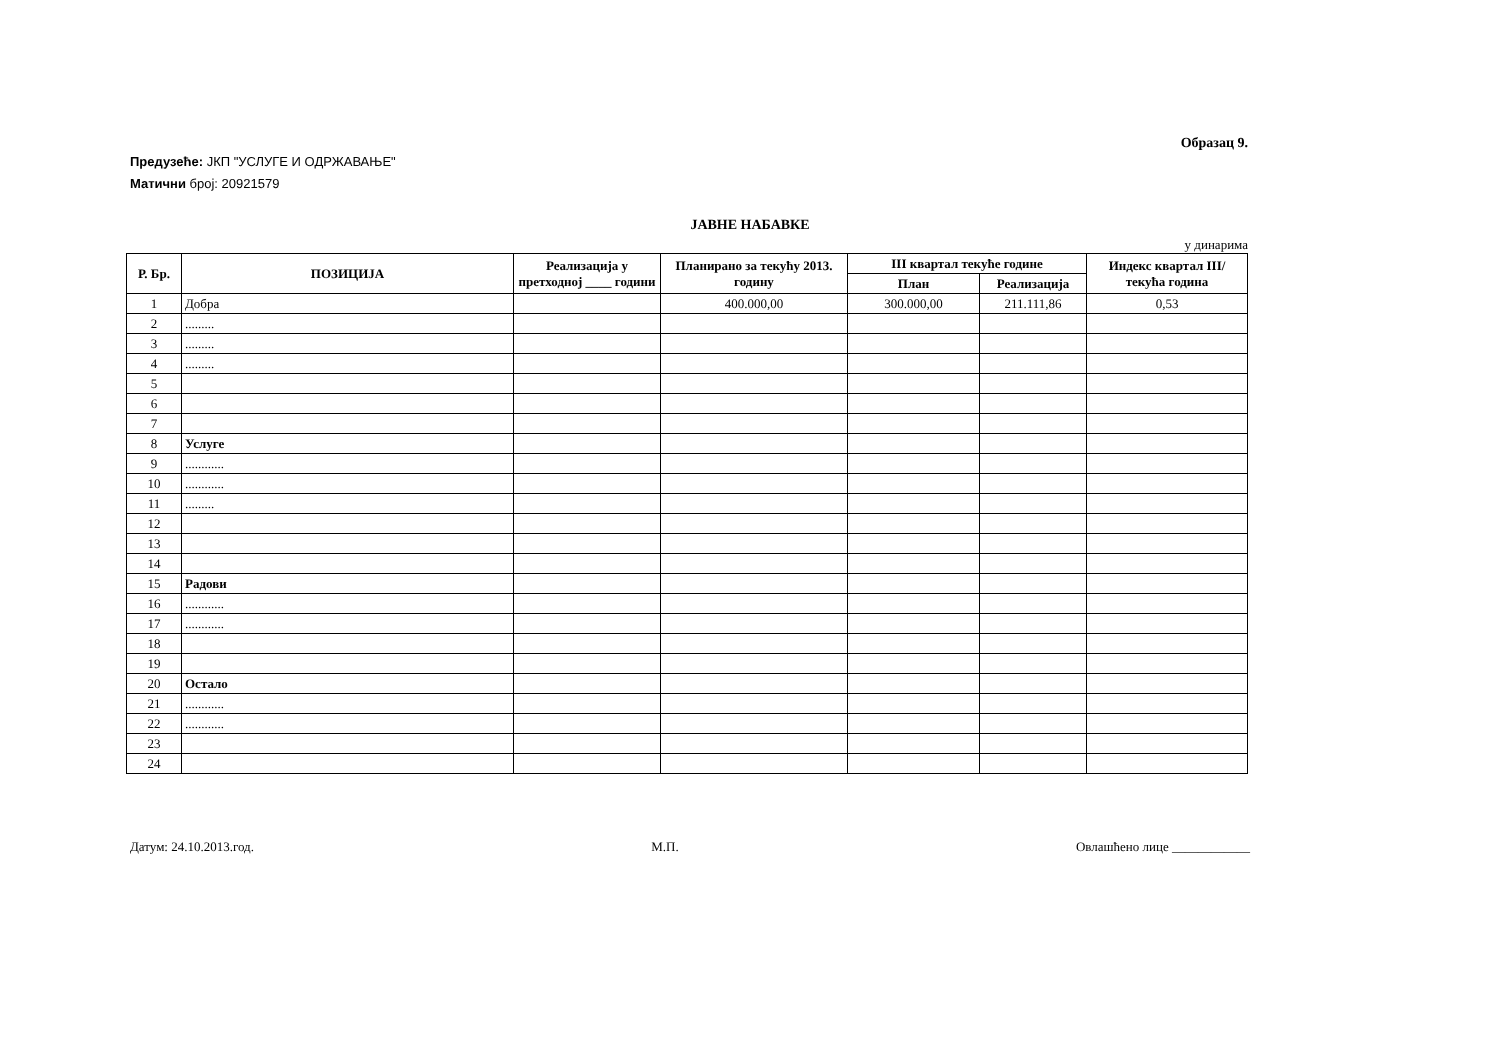Образац 9.
Предузеће: ЈКП "УСЛУГЕ И ОДРЖАВАЊЕ"
Матични број: 20921579
ЈАВНЕ НАБАВКЕ
у динарима
| Р. Бр. | ПОЗИЦИЈА | Реализација у претходној ____ години | Планирано за текућу 2013. годину | III квартал текуће године | | Индекс квартал III/ текућа година |
| --- | --- | --- | --- | --- | --- | --- |
| | | | | План | Реализација | |
| 1 | Добра | | 400.000,00 | 300.000,00 | 211.111,86 | 0,53 |
| 2 | ......... | | | | | |
| 3 | ......... | | | | | |
| 4 | ......... | | | | | |
| 5 | | | | | | |
| 6 | | | | | | |
| 7 | | | | | | |
| 8 | Услуге | | | | | |
| 9 | ............ | | | | | |
| 10 | ............ | | | | | |
| 11 | ......... | | | | | |
| 12 | | | | | | |
| 13 | | | | | | |
| 14 | | | | | | |
| 15 | Радови | | | | | |
| 16 | ............ | | | | | |
| 17 | ............ | | | | | |
| 18 | | | | | | |
| 19 | | | | | | |
| 20 | Остало | | | | | |
| 21 | ............ | | | | | |
| 22 | ............ | | | | | |
| 23 | | | | | | |
| 24 | | | | | | |
Датум: 24.10.2013.год. М.П. Овлашћено лице ____________